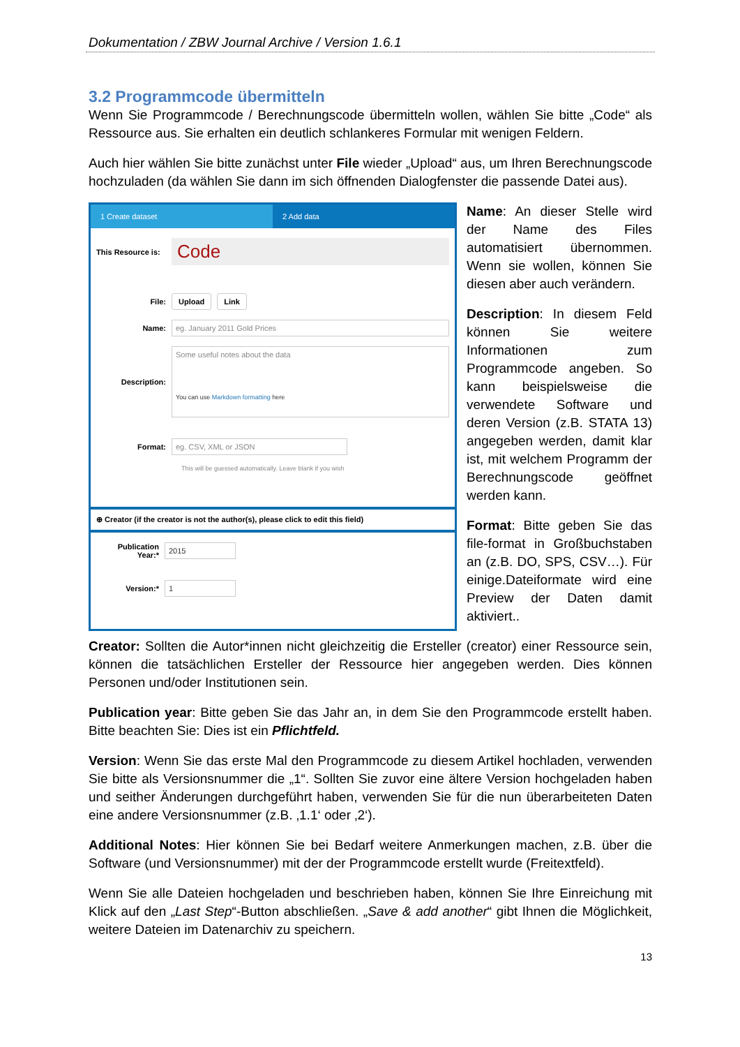Dokumentation / ZBW Journal Archive / Version 1.6.1
3.2 Programmcode übermitteln
Wenn Sie Programmcode / Berechnungscode übermitteln wollen, wählen Sie bitte „Code“ als Ressource aus. Sie erhalten ein deutlich schlankeres Formular mit wenigen Feldern.
Auch hier wählen Sie bitte zunächst unter File wieder „Upload“ aus, um Ihren Berechnungscode hochzuladen (da wählen Sie dann im sich öffnenden Dialogfenster die passende Datei aus).
1 Create dataset 2 Add data
This Resource is:
Code
File:
Upload Link
Name:
eg. January 2011 Gold Prices
Description:
Some useful notes about the data
You can use Markdown formatting here
Format:
eg. CSV, XML or JSON
This will be guessed automatically. Leave blank if you wish
⊕ Creator (if the creator is not the author(s), please click to edit this field)
Publication Year:*
2015
Version:*
1
Name: An dieser Stelle wird der Name des Files automatisiert übernommen. Wenn sie wollen, können Sie diesen aber auch verändern.
Description: In diesem Feld können Sie weitere Informationen zum Programmcode angeben. So kann beispielsweise die verwendete Software und deren Version (z.B. STATA 13) angegeben werden, damit klar ist, mit welchem Programm der Berechnungscode geöffnet werden kann.
Format: Bitte geben Sie das file-format in Großbuchstaben an (z.B. DO, SPS, CSV…). Für einige.Dateiformate wird eine Preview der Daten damit aktiviert..
Creator: Sollten die Autor*innen nicht gleichzeitig die Ersteller (creator) einer Ressource sein, können die tatsächlichen Ersteller der Ressource hier angegeben werden. Dies können Personen und/oder Institutionen sein.
Publication year: Bitte geben Sie das Jahr an, in dem Sie den Programmcode erstellt haben. Bitte beachten Sie: Dies ist ein Pflichtfeld.
Version: Wenn Sie das erste Mal den Programmcode zu diesem Artikel hochladen, verwenden Sie bitte als Versionsnummer die „1“. Sollten Sie zuvor eine ältere Version hochgeladen haben und seither Änderungen durchgeführt haben, verwenden Sie für die nun überarbeiteten Daten eine andere Versionsnummer (z.B. ‚1.1‘ oder ‚2‘).
Additional Notes: Hier können Sie bei Bedarf weitere Anmerkungen machen, z.B. über die Software (und Versionsnummer) mit der der Programmcode erstellt wurde (Freitextfeld).
Wenn Sie alle Dateien hochgeladen und beschrieben haben, können Sie Ihre Einreichung mit Klick auf den „Last Step“-Button abschließen. „Save & add another“ gibt Ihnen die Möglichkeit, weitere Dateien im Datenarchiv zu speichern.
13